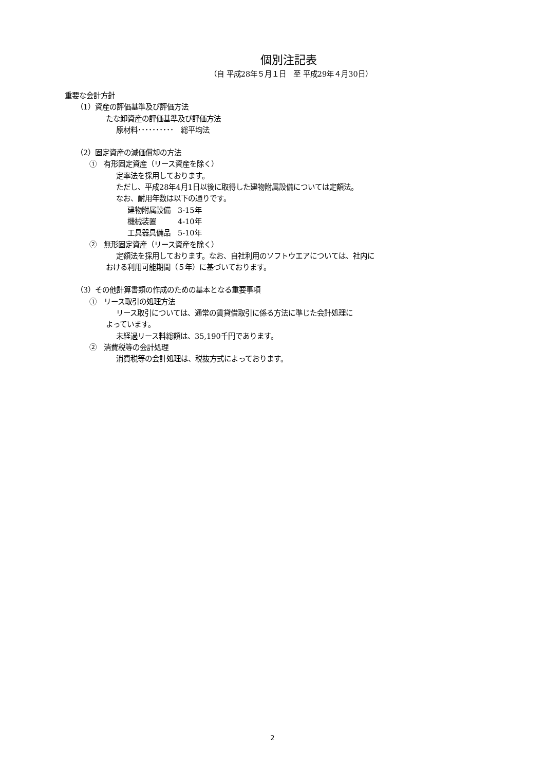個別注記表
（自 平成28年５月１日　至 平成29年４月30日）
重要な会計方針
（1）資産の評価基準及び評価方法
たな卸資産の評価基準及び評価方法
原材料･･････････　総平均法
（2）固定資産の減価償却の方法
①　有形固定資産（リース資産を除く）
定率法を採用しております。
ただし、平成28年4月1日以後に取得した建物附属設備については定額法。
なお、耐用年数は以下の通りです。
建物附属設備　3-15年
機械装置　　　4-10年
工具器具備品　5-10年
②　無形固定資産（リース資産を除く）
定額法を採用しております。なお、自社利用のソフトウエアについては、社内に
おける利用可能期間（５年）に基づいております。
（3）その他計算書類の作成のための基本となる重要事項
①　リース取引の処理方法
リース取引については、通常の賃貸借取引に係る方法に準じた会計処理に
よっています。
未経過リース料総額は、35,190千円であります。
②　消費税等の会計処理
消費税等の会計処理は、税抜方式によっております。
2